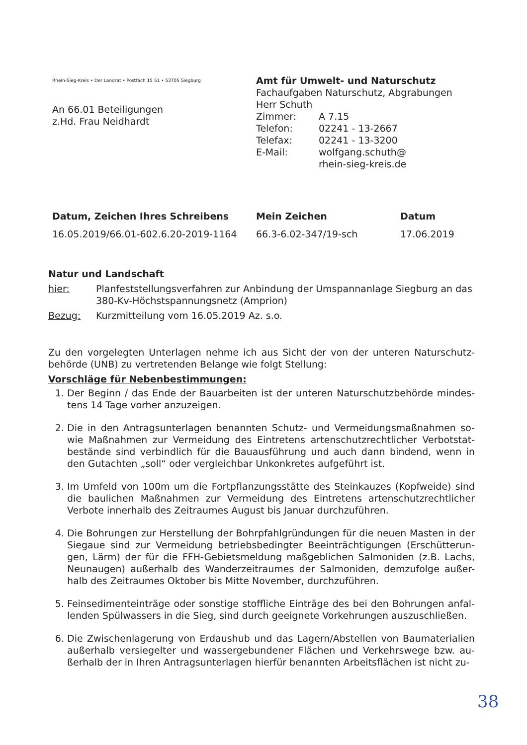Rhein-Sieg-Kreis • Der Landrat • Postfach 15 51 • 53705 Siegburg
An 66.01 Beteiligungen
z.Hd. Frau Neidhardt
Amt für Umwelt- und Naturschutz
Fachaufgaben Naturschutz, Abgrabungen
Herr Schuth
Zimmer: A 7.15
Telefon: 02241 - 13-2667
Telefax: 02241 - 13-3200
E-Mail: wolfgang.schuth@
rhein-sieg-kreis.de
Datum, Zeichen Ihres Schreibens
16.05.2019/66.01-602.6.20-2019-1164
Mein Zeichen
66.3-6.02-347/19-sch
Datum
17.06.2019
Natur und Landschaft
hier: Planfeststellungsverfahren zur Anbindung der Umspannanlage Siegburg an das 380-Kv-Höchstspannungsnetz (Amprion)
Bezug: Kurzmitteilung vom 16.05.2019 Az. s.o.
Zu den vorgelegten Unterlagen nehme ich aus Sicht der von der unteren Naturschutz-behörde (UNB) zu vertretenden Belange wie folgt Stellung:
Vorschläge für Nebenbestimmungen:
1. Der Beginn / das Ende der Bauarbeiten ist der unteren Naturschutzbehörde mindes-tens 14 Tage vorher anzuzeigen.
2. Die in den Antragsunterlagen benannten Schutz- und Vermeidungsmaßnahmen so-wie Maßnahmen zur Vermeidung des Eintretens artenschutzrechtlicher Verbotstat-bestände sind verbindlich für die Bauausführung und auch dann bindend, wenn in den Gutachten „soll“ oder vergleichbar Unkonkretes aufgeführt ist.
3. Im Umfeld von 100m um die Fortpflanzungsstätte des Steinkauzes (Kopfweide) sind die baulichen Maßnahmen zur Vermeidung des Eintretens artenschutzrechtlicher Verbote innerhalb des Zeitraumes August bis Januar durchzuführen.
4. Die Bohrungen zur Herstellung der Bohrpfahlgründungen für die neuen Masten in der Siegaue sind zur Vermeidung betriebsbedingter Beeinträchtigungen (Erschütterun-gen, Lärm) der für die FFH-Gebietsmeldung maßgeblichen Salmoniden (z.B. Lachs, Neunaugen) außerhalb des Wanderzeitraumes der Salmoniden, demzufolge außer-halb des Zeitraumes Oktober bis Mitte November, durchzuführen.
5. Feinsedimenteinträge oder sonstige stoffliche Einträge des bei den Bohrungen anfal-lenden Spülwassers in die Sieg, sind durch geeignete Vorkehrungen auszuschließen.
6. Die Zwischenlagerung von Erdaushub und das Lagern/Abstellen von Baumaterialien außerhalb versiegelter und wassergebundener Flächen und Verkehrswege bzw. au-ßerhalb der in Ihren Antragsunterlagen hierfür benannten Arbeitsflächen ist nicht zu-
38